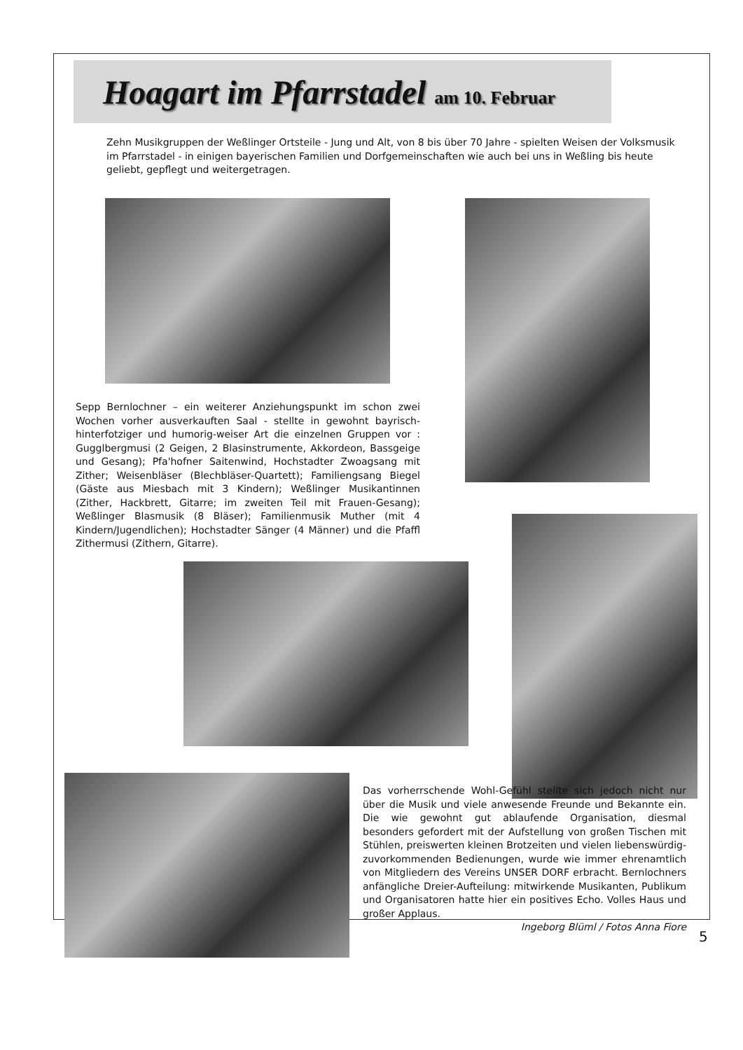Hoagart im Pfarrstadel am 10. Februar
Zehn Musikgruppen der Weßlinger Ortsteile - Jung und Alt, von 8 bis über 70 Jahre - spielten Weisen der Volksmusik im Pfarrstadel - in einigen bayerischen Familien und Dorfgemeinschaften wie auch bei uns in Weßling bis heute geliebt, gepflegt und weitergetragen.
Sepp Bernlochner – ein weiterer Anziehungspunkt im schon zwei Wochen vorher ausverkauften Saal - stellte in gewohnt bayrisch-hinterfotziger und humorig-weiser Art die einzelnen Gruppen vor : Gugglbergmusi (2 Geigen, 2 Blasinstrumente, Akkordeon, Bassgeige und Gesang); Pfa'hofner Saitenwind, Hochstadter Zwoagsang mit Zither; Weisenbläser (Blechbläser-Quartett); Familiengsang Biegel (Gäste aus Miesbach mit 3 Kindern); Weßlinger Musikantinnen (Zither, Hackbrett, Gitarre; im zweiten Teil mit Frauen-Gesang); Weßlinger Blasmusik (8 Bläser); Familienmusik Muther (mit 4 Kindern/Jugendlichen); Hochstadter Sänger (4 Männer) und die Pfaffl Zithermusi (Zithern, Gitarre).
Das vorherrschende Wohl-Gefühl stellte sich jedoch nicht nur über die Musik und viele anwesende Freunde und Bekannte ein. Die wie gewohnt gut ablaufende Organisation, diesmal besonders gefordert mit der Aufstellung von großen Tischen mit Stühlen, preiswerten kleinen Brotzeiten und vielen liebenswürdig-zuvorkommenden Bedienungen, wurde wie immer ehrenamtlich von Mitgliedern des Vereins UNSER DORF erbracht. Bernlochners anfängliche Dreier-Aufteilung: mitwirkende Musikanten, Publikum und Organisatoren hatte hier ein positives Echo. Volles Haus und großer Applaus.
Ingeborg Blüml / Fotos Anna Fiore
5